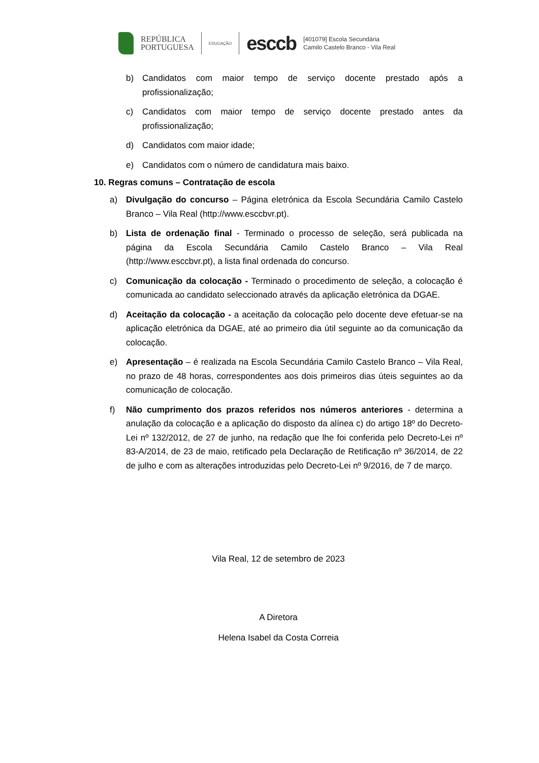REPÚBLICA
PORTUGUESA
EDUCAÇÃO
esccb
[401079] Escola Secundária
Camilo Castelo Branco - Vila Real
b) Candidatos com maior tempo de serviço docente prestado após a profissionalização;
c) Candidatos com maior tempo de serviço docente prestado antes da profissionalização;
d) Candidatos com maior idade;
e) Candidatos com o número de candidatura mais baixo.
10. Regras comuns – Contratação de escola
a) Divulgação do concurso – Página eletrónica da Escola Secundária Camilo Castelo Branco – Vila Real (http://www.esccbvr.pt).
b) Lista de ordenação final - Terminado o processo de seleção, será publicada na página da Escola Secundária Camilo Castelo Branco – Vila Real (http://www.esccbvr.pt), a lista final ordenada do concurso.
c) Comunicação da colocação - Terminado o procedimento de seleção, a colocação é comunicada ao candidato seleccionado através da aplicação eletrónica da DGAE.
d) Aceitação da colocação - a aceitação da colocação pelo docente deve efetuar-se na aplicação eletrónica da DGAE, até ao primeiro dia útil seguinte ao da comunicação da colocação.
e) Apresentação – é realizada na Escola Secundária Camilo Castelo Branco – Vila Real, no prazo de 48 horas, correspondentes aos dois primeiros dias úteis seguintes ao da comunicação de colocação.
f) Não cumprimento dos prazos referidos nos números anteriores - determina a anulação da colocação e a aplicação do disposto da alínea c) do artigo 18º do Decreto-Lei nº 132/2012, de 27 de junho, na redação que lhe foi conferida pelo Decreto-Lei nº 83-A/2014, de 23 de maio, retificado pela Declaração de Retificação nº 36/2014, de 22 de julho e com as alterações introduzidas pelo Decreto-Lei nº 9/2016, de 7 de março.
Vila Real, 12 de setembro de 2023
A Diretora
Helena Isabel da Costa Correia